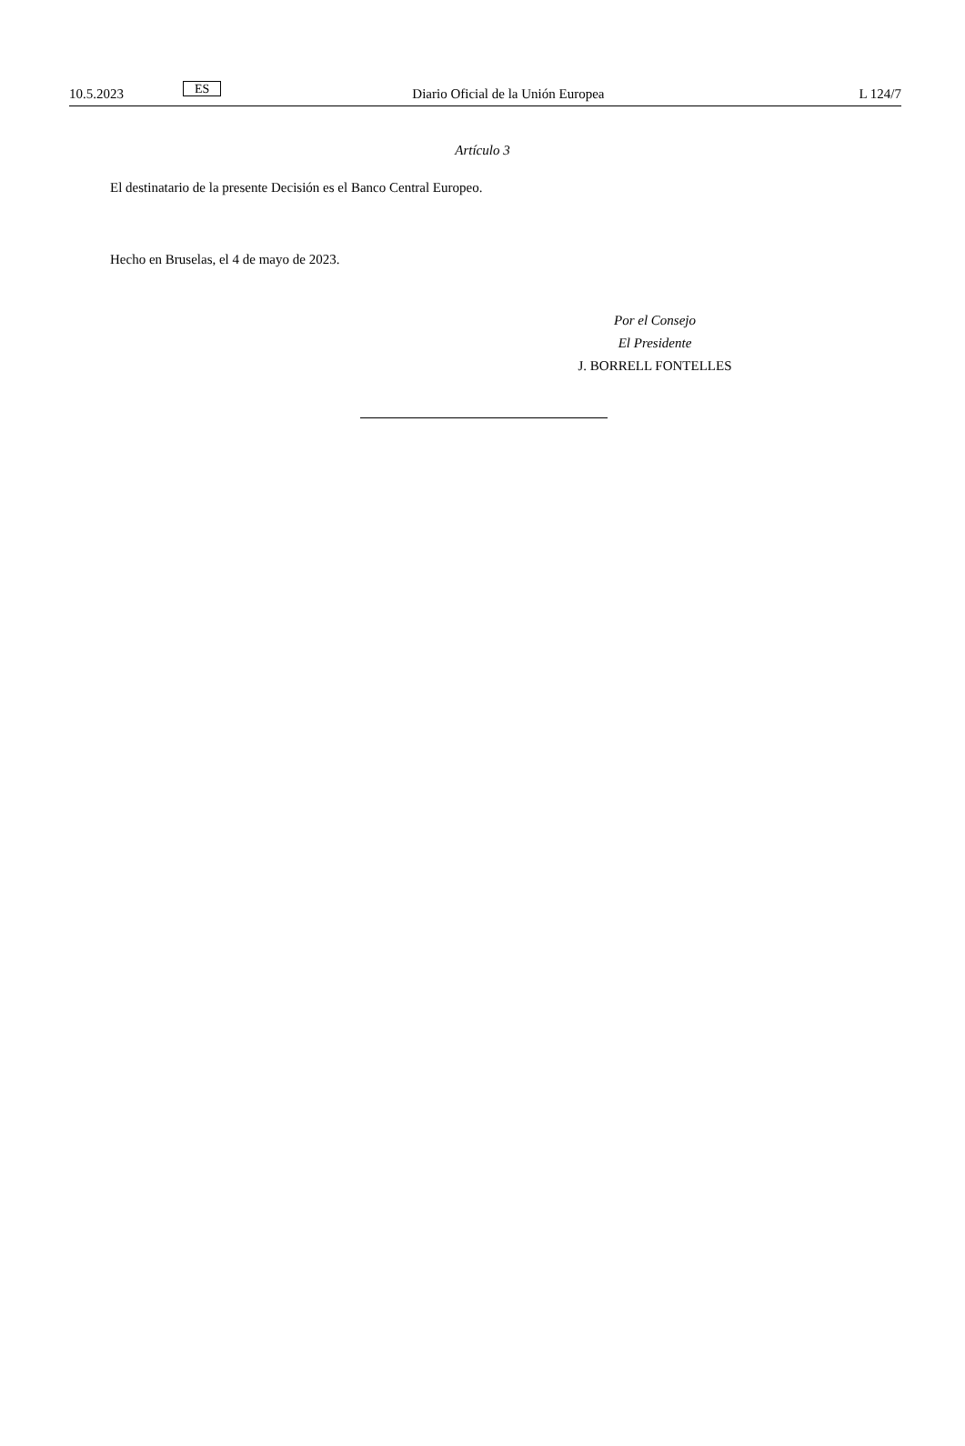10.5.2023 ES Diario Oficial de la Unión Europea L 124/7
Artículo 3
El destinatario de la presente Decisión es el Banco Central Europeo.
Hecho en Bruselas, el 4 de mayo de 2023.
Por el Consejo
El Presidente
J. BORRELL FONTELLES